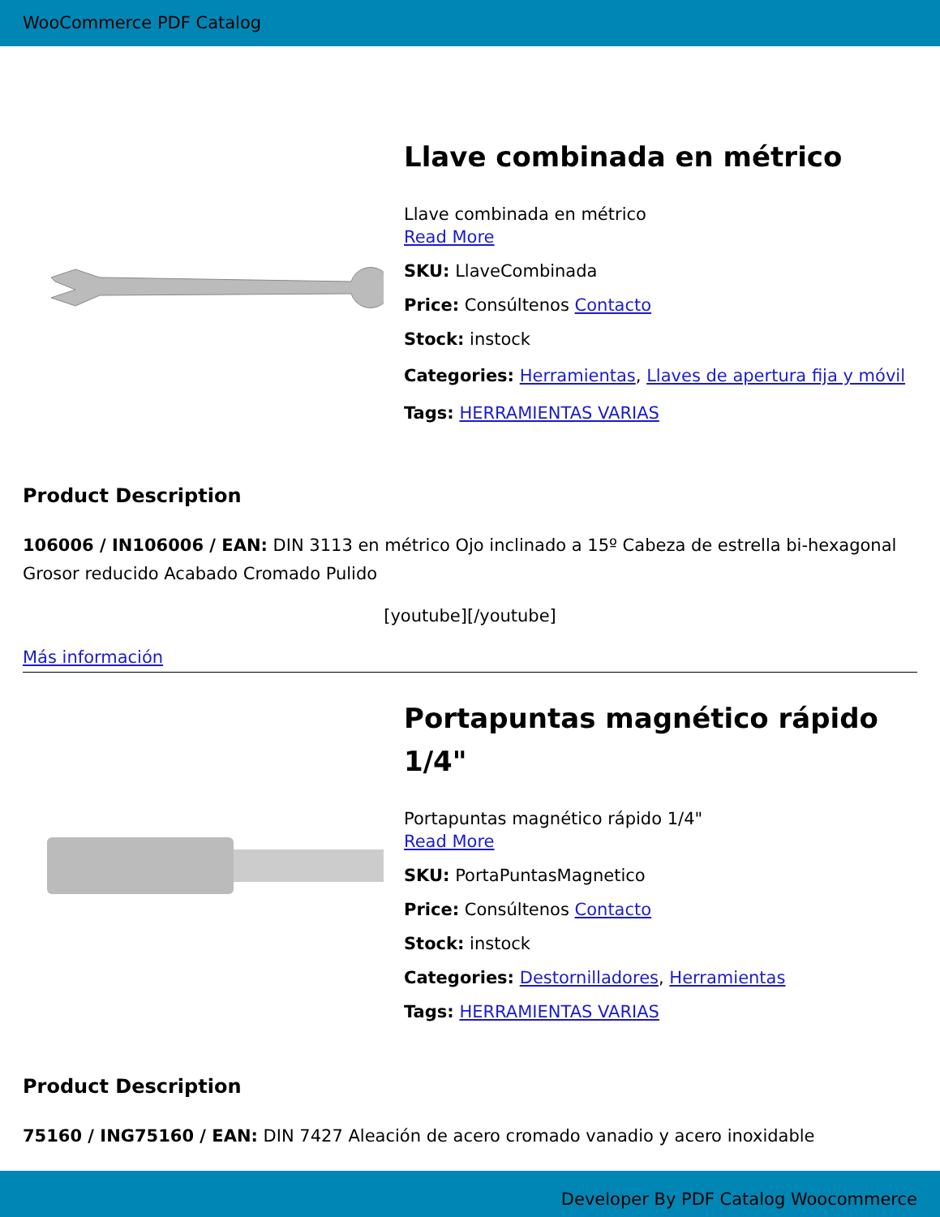WooCommerce PDF Catalog
Llave combinada en métrico
Llave combinada en métrico
Read More
SKU: LlaveCombinada
Price: Consúltenos Contacto
Stock: instock
Categories: Herramientas, Llaves de apertura fija y móvil
Tags: HERRAMIENTAS VARIAS
Product Description
106006 / IN106006 / EAN: DIN 3113 en métrico Ojo inclinado a 15º Cabeza de estrella bi-hexagonal Grosor reducido Acabado Cromado Pulido
[youtube][/youtube]
Más información
Portapuntas magnético rápido 1/4"
Portapuntas magnético rápido 1/4"
Read More
SKU: PortaPuntasMagnetico
Price: Consúltenos Contacto
Stock: instock
Categories: Destornilladores, Herramientas
Tags: HERRAMIENTAS VARIAS
Product Description
75160 / ING75160 / EAN: DIN 7427 Aleación de acero cromado vanadio y acero inoxidable
Developer By PDF Catalog Woocommerce